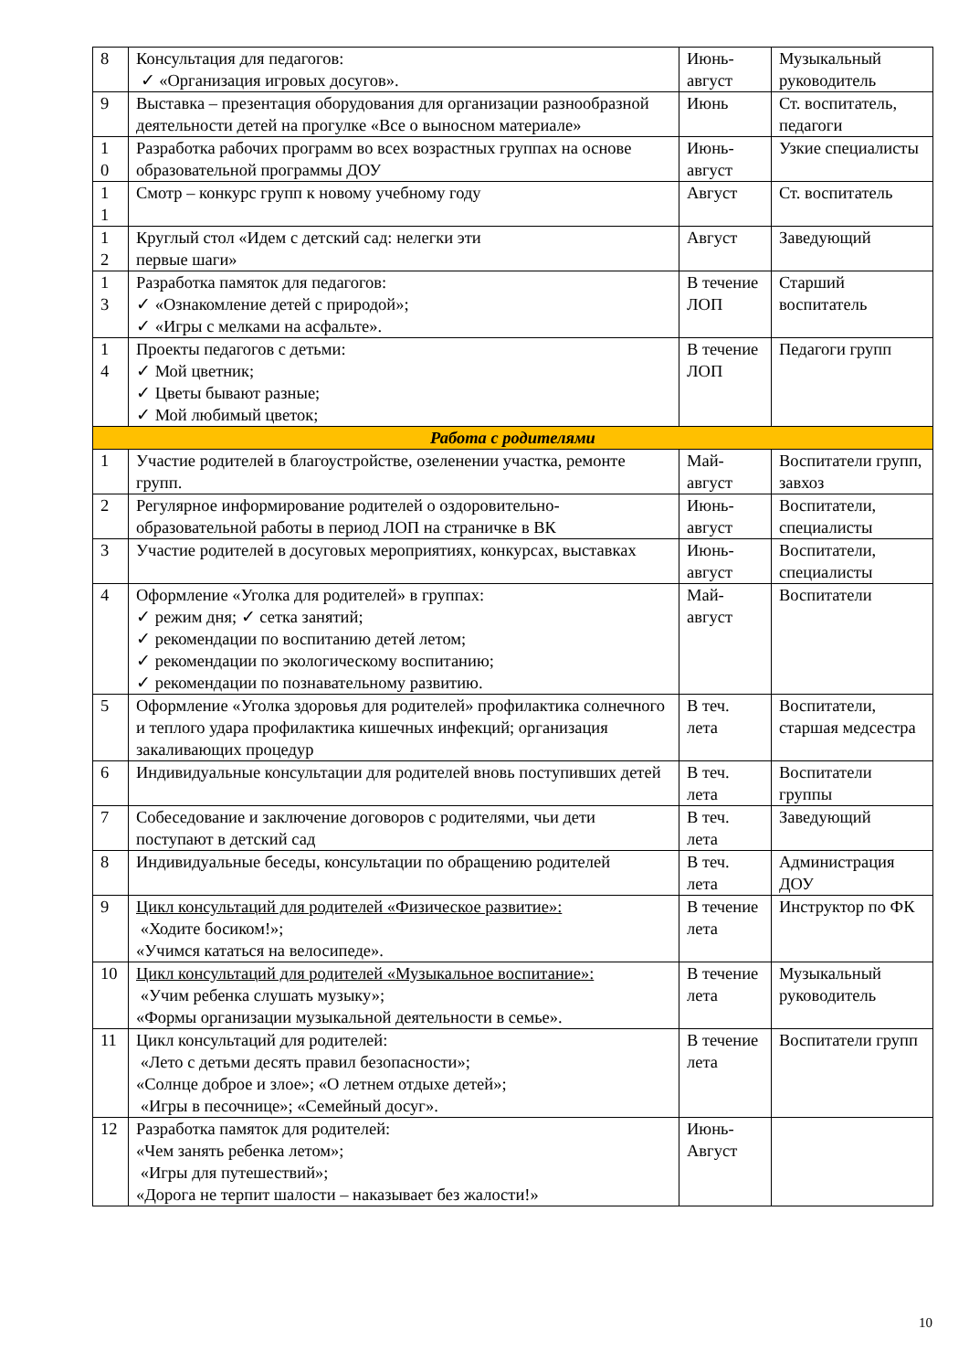| 8 | Консультация для педагогов: ✓ «Организация игровых досугов». | Июнь-август | Музыкальный руководитель |
| 9 | Выставка – презентация оборудования для организации разнообразной деятельности детей на прогулке «Все о выносном материале» | Июнь | Ст. воспитатель, педагоги |
| 1 0 | Разработка рабочих программ во всех возрастных группах на основе образовательной программы ДОУ | Июнь-август | Узкие специалисты |
| 1 1 | Смотр – конкурс групп к новому учебному году | Август | Ст. воспитатель |
| 1 2 | Круглый стол «Идем с детский сад: нелегки эти первые шаги» | Август | Заведующий |
| 1 3 | Разработка памяток для педагогов: ✓ «Ознакомление детей с природой»; ✓ «Игры с мелками на асфальте». | В течение ЛОП | Старший воспитатель |
| 1 4 | Проекты педагогов с детьми: ✓ Мой цветник; ✓ Цветы бывают разные; ✓ Мой любимый цветок; | В течение ЛОП | Педагоги групп |
| Работа с родителями | | | |
| 1 | Участие родителей в благоустройстве, озеленении участка, ремонте групп. | Май-август | Воспитатели групп, завхоз |
| 2 | Регулярное информирование родителей о оздоровительно-образовательной работы в период ЛОП на страничке в ВК | Июнь-август | Воспитатели, специалисты |
| 3 | Участие родителей в досуговых мероприятиях, конкурсах, выставках | Июнь-август | Воспитатели, специалисты |
| 4 | Оформление «Уголка для родителей» в группах: ✓ режим дня; ✓ сетка занятий; ✓ рекомендации по воспитанию детей летом; ✓ рекомендации по экологическому воспитанию; ✓ рекомендации по познавательному развитию. | Май-август | Воспитатели |
| 5 | Оформление «Уголка здоровья для родителей» профилактика солнечного и теплого удара профилактика кишечных инфекций; организация закаливающих процедур | В теч. лета | Воспитатели, старшая медсестра |
| 6 | Индивидуальные консультации для родителей вновь поступивших детей | В теч. лета | Воспитатели группы |
| 7 | Собеседование и заключение договоров с родителями, чьи дети поступают в детский сад | В теч. лета | Заведующий |
| 8 | Индивидуальные беседы, консультации по обращению родителей | В теч. лета | Администрация ДОУ |
| 9 | Цикл консультаций для родителей «Физическое развитие»: «Ходите босиком!»; «Учимся кататься на велосипеде». | В течение лета | Инструктор по ФК |
| 10 | Цикл консультаций для родителей «Музыкальное воспитание»: «Учим ребенка слушать музыку»; «Формы организации музыкальной деятельности в семье». | В течение лета | Музыкальный руководитель |
| 11 | Цикл консультаций для родителей: «Лето с детьми десять правил безопасности»; «Солнце доброе и злое»; «О летнем отдыхе детей»; «Игры в песочнице»; «Семейный досуг». | В течение лета | Воспитатели групп |
| 12 | Разработка памяток для родителей: «Чем занять ребенка летом»; «Игры для путешествий»; «Дорога не терпит шалости – наказывает без жалости!» | Июнь-Август | |
10